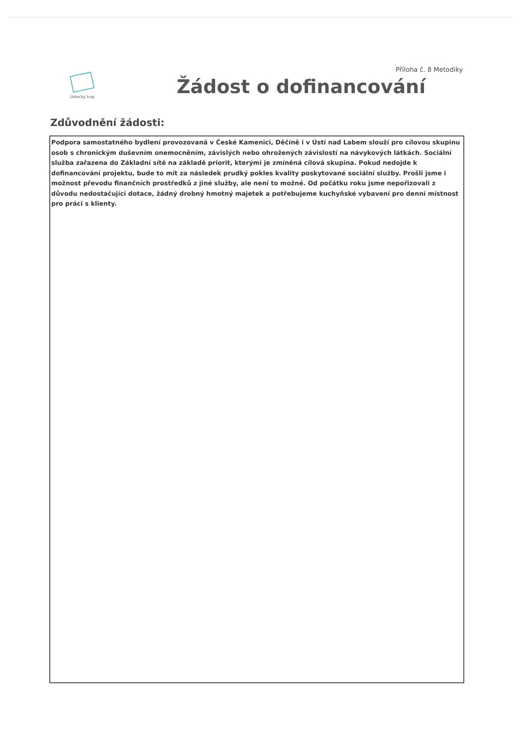Příloha č. 8 Metodiky
Ústecký kraj
Žádost o dofinancování
Zdůvodnění žádosti:
Podpora samostatného bydlení provozovaná v České Kamenici, Děčíně i v Ústí nad Labem slouží pro cílovou skupinu osob s chronickým duševním onemocněním, závislých nebo ohrožených závislostí na návykových látkách. Sociální služba zařazena do Základní sítě na základě priorit, kterými je zmíněná cílová skupina. Pokud nedojde k dofinancování projektu, bude to mít za následek prudký pokles kvality poskytované sociální služby. Prošli jsme i možnost převodu finančních prostředků z jiné služby, ale není to možné. Od počátku roku jsme nepořizovali z důvodu nedostačující dotace, žádný drobný hmotný majetek a potřebujeme kuchyňské vybavení pro denní místnost pro práci s klienty.